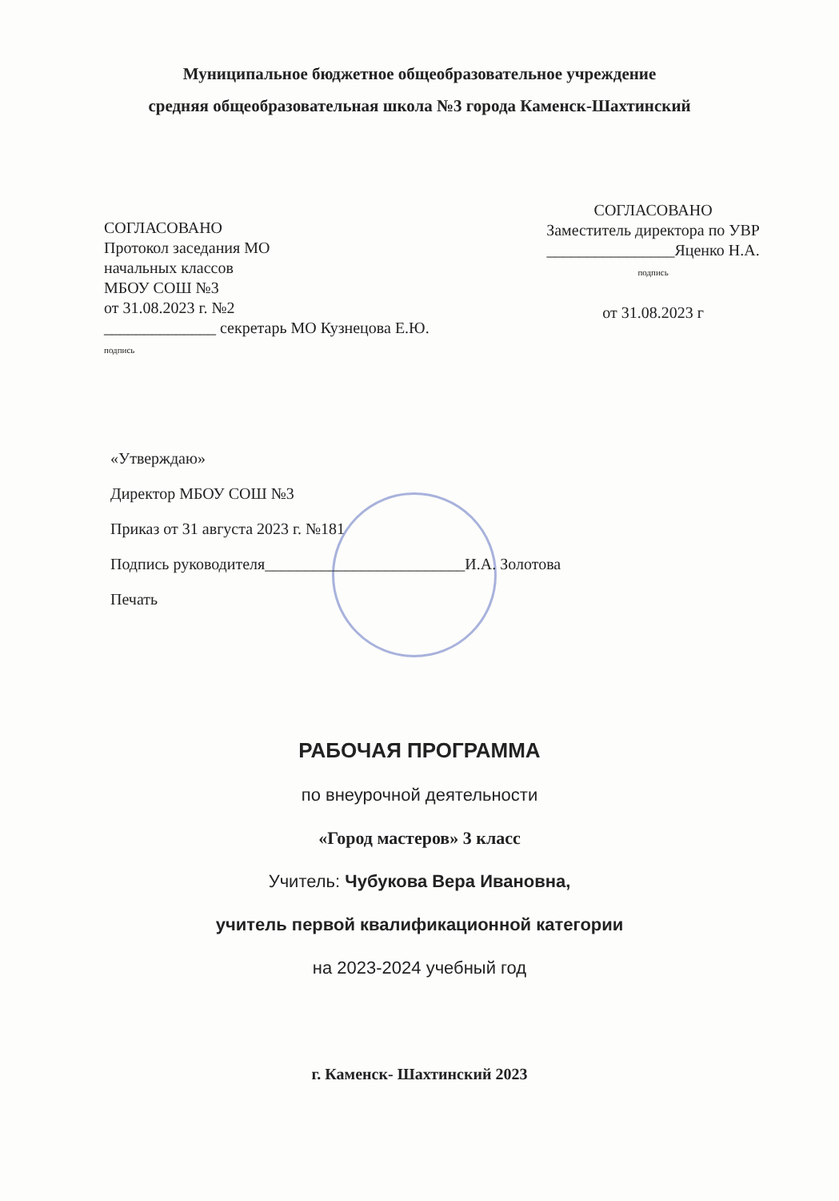Муниципальное бюджетное общеобразовательное учреждение
средняя общеобразовательная школа №3 города Каменск-Шахтинский
СОГЛАСОВАНО
Протокол заседания МО
начальных классов
МБОУ СОШ №3
от 31.08.2023 г. №2
______________ секретарь МО Кузнецова Е.Ю.
подпись
СОГЛАСОВАНО
Заместитель директора по УВР
________________Яценко Н.А.
подпись
от 31.08.2023 г
«Утверждаю»
Директор МБОУ СОШ №3
Приказ от 31 августа 2023 г. №181
Подпись руководителя_________________________И.А. Золотова
Печать
РАБОЧАЯ ПРОГРАММА
по внеурочной деятельности
«Город мастеров» 3 класс
Учитель: Чубукова Вера Ивановна,
учитель первой квалификационной категории
на 2023-2024 учебный год
г. Каменск- Шахтинский 2023